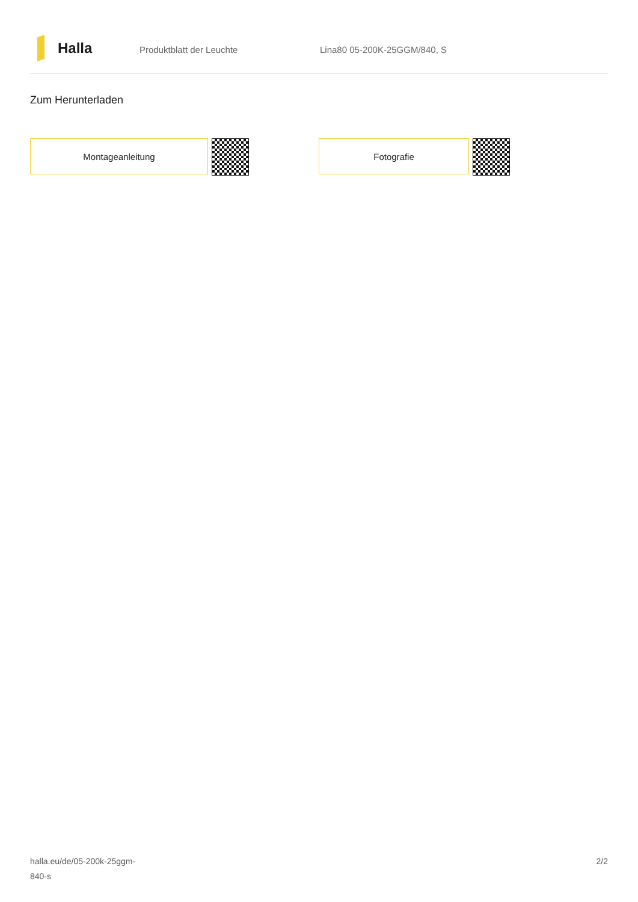Halla
Produktblatt der Leuchte Lina80 05-200K-25GGM/840, S
Zum Herunterladen
Montageanleitung Fotografie
halla.eu/de/05-200k-25ggm-
840-s
2/2